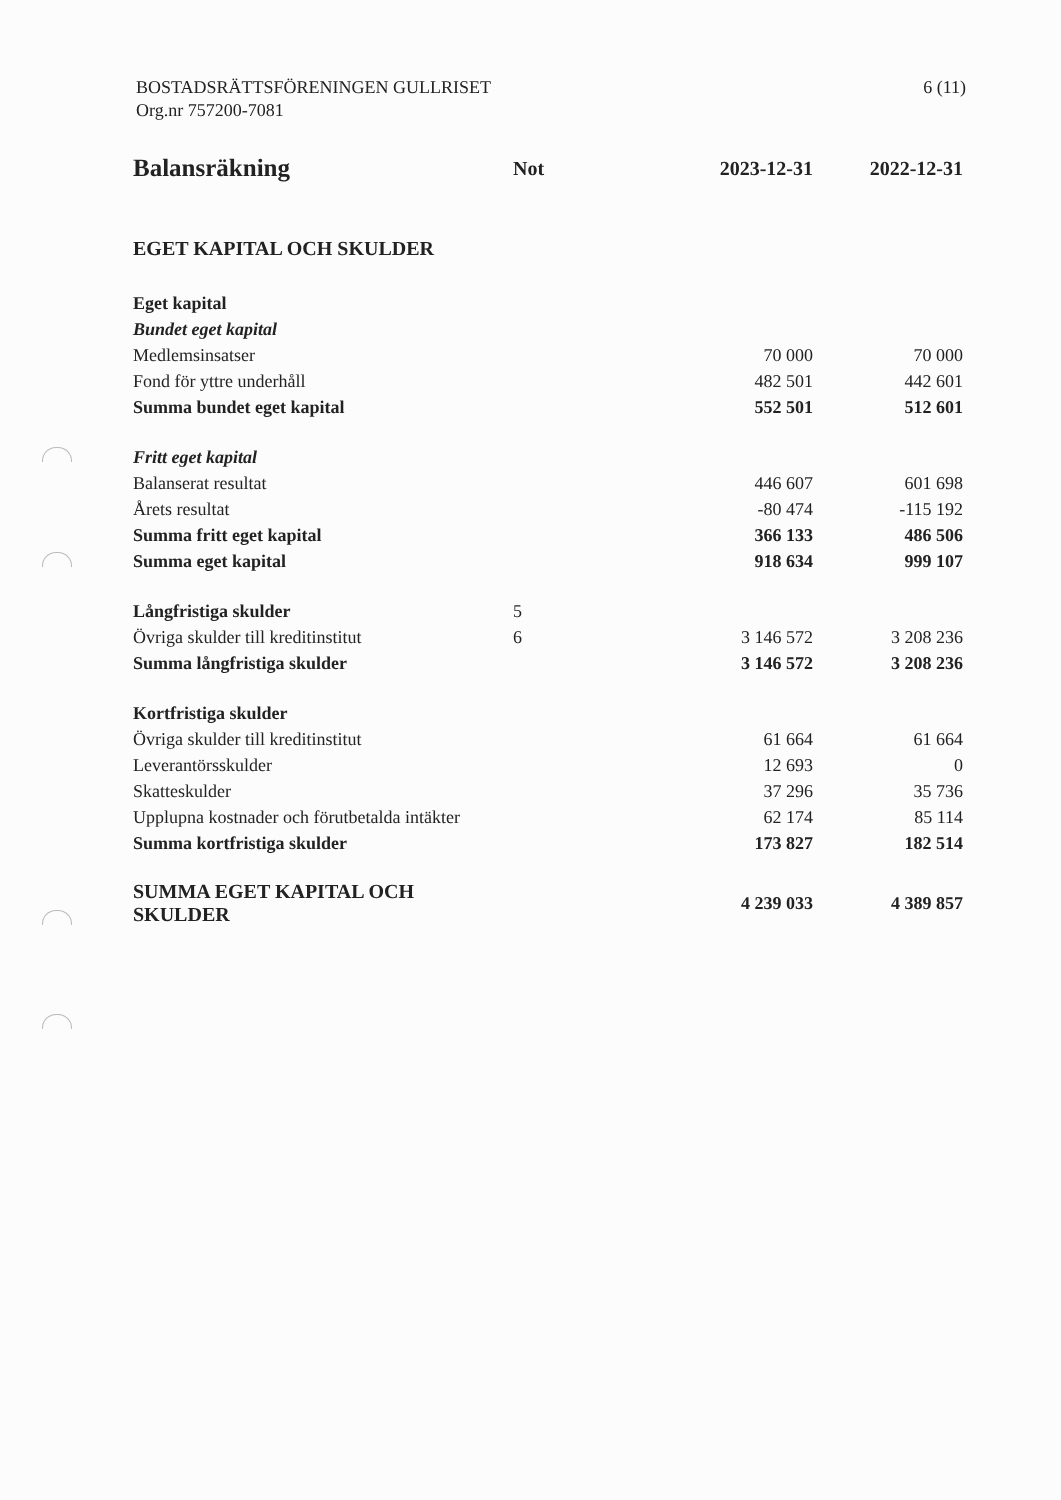BOSTADSRÄTTSFÖRENINGEN GULLRISET
Org.nr 757200-7081
6 (11)
| Balansräkning | Not | 2023-12-31 | 2022-12-31 |
| --- | --- | --- | --- |
| EGET KAPITAL OCH SKULDER | | | |
| Eget kapital | | | |
| Bundet eget kapital | | | |
| Medlemsinsatser | | 70 000 | 70 000 |
| Fond för yttre underhåll | | 482 501 | 442 601 |
| Summa bundet eget kapital | | 552 501 | 512 601 |
| Fritt eget kapital | | | |
| Balanserat resultat | | 446 607 | 601 698 |
| Årets resultat | | -80 474 | -115 192 |
| Summa fritt eget kapital | | 366 133 | 486 506 |
| Summa eget kapital | | 918 634 | 999 107 |
| Långfristiga skulder | 5 | | |
| Övriga skulder till kreditinstitut | 6 | 3 146 572 | 3 208 236 |
| Summa långfristiga skulder | | 3 146 572 | 3 208 236 |
| Kortfristiga skulder | | | |
| Övriga skulder till kreditinstitut | | 61 664 | 61 664 |
| Leverantörsskulder | | 12 693 | 0 |
| Skatteskulder | | 37 296 | 35 736 |
| Upplupna kostnader och förutbetalda intäkter | | 62 174 | 85 114 |
| Summa kortfristiga skulder | | 173 827 | 182 514 |
| SUMMA EGET KAPITAL OCH SKULDER | | 4 239 033 | 4 389 857 |